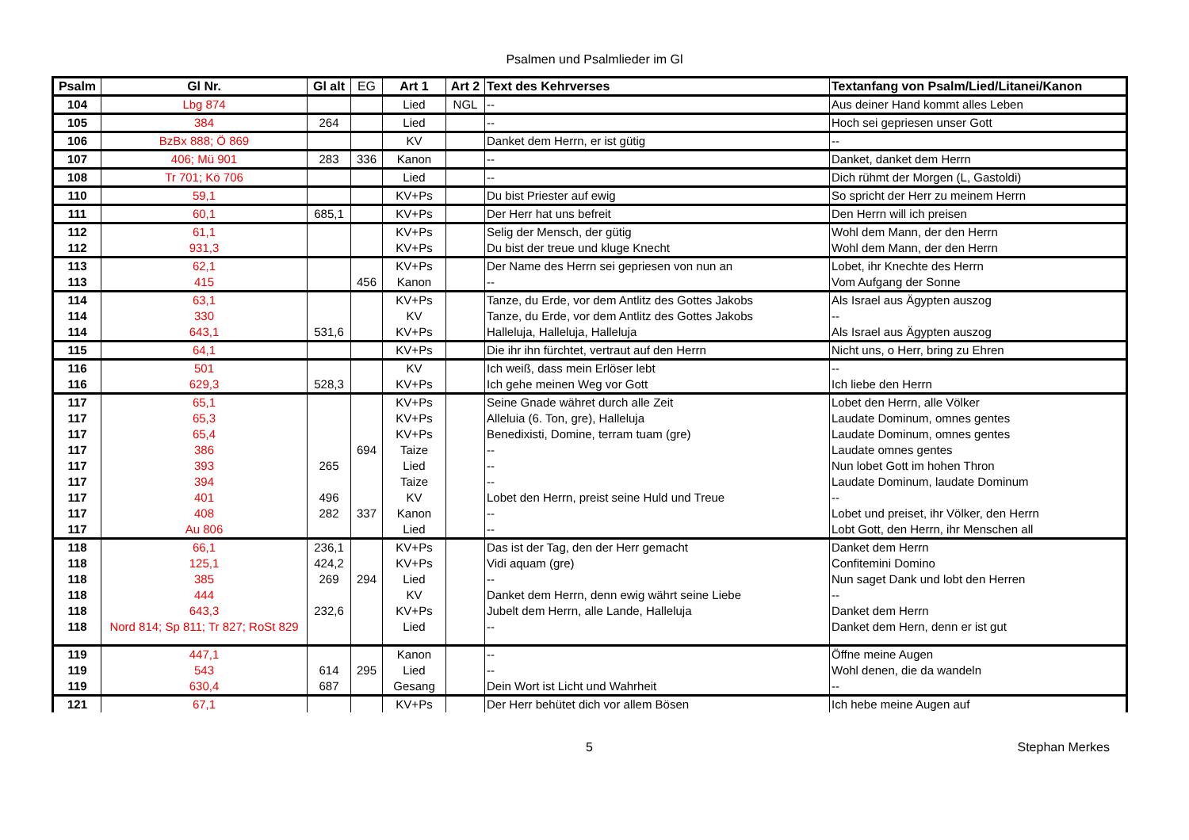Psalmen und Psalmlieder im Gl
| Psalm | Gl Nr. | Gl alt | EG | Art 1 | Art 2 | Text des Kehrverses | Textanfang von Psalm/Lied/Litanei/Kanon |
| --- | --- | --- | --- | --- | --- | --- | --- |
| 104 | Lbg 874 | | | Lied | NGL | -- | Aus deiner Hand kommt alles Leben |
| 105 | 384 | 264 | | Lied | | -- | Hoch sei gepriesen unser Gott |
| 106 | BzBx 888; Ö 869 | | | KV | | Danket dem Herrn, er ist gütig | -- |
| 107 | 406; Mü 901 | 283 | 336 | Kanon | | -- | Danket, danket dem Herrn |
| 108 | Tr 701; Kö 706 | | | Lied | | -- | Dich rühmt der Morgen (L, Gastoldi) |
| 110 | 59,1 | | | KV+Ps | | Du bist Priester auf ewig | So spricht der Herr zu meinem Herrn |
| 111 | 60,1 | 685,1 | | KV+Ps | | Der Herr hat uns befreit | Den Herrn will ich preisen |
| 112 | 61,1 | | | KV+Ps | | Selig der Mensch, der gütig | Wohl dem Mann, der den Herrn |
| 112 | 931,3 | | | KV+Ps | | Du bist der treue und kluge Knecht | Wohl dem Mann, der den Herrn |
| 113 | 62,1 | | | KV+Ps | | Der Name des Herrn sei gepriesen von nun an | Lobet, ihr Knechte des Herrn |
| 113 | 415 | | 456 | Kanon | | -- | Vom Aufgang der Sonne |
| 114 | 63,1 | | | KV+Ps | | Tanze, du Erde, vor dem Antlitz des Gottes Jakobs | Als Israel aus Ägypten auszog |
| 114 | 330 | | | KV | | Tanze, du Erde, vor dem Antlitz des Gottes Jakobs | -- |
| 114 | 643,1 | 531,6 | | KV+Ps | | Halleluja, Halleluja, Halleluja | Als Israel aus Ägypten auszog |
| 115 | 64,1 | | | KV+Ps | | Die ihr ihn fürchtet, vertraut auf den Herrn | Nicht uns, o Herr, bring zu Ehren |
| 116 | 501 | | | KV | | Ich weiß, dass mein Erlöser lebt | -- |
| 116 | 629,3 | 528,3 | | KV+Ps | | Ich gehe meinen Weg vor Gott | Ich liebe den Herrn |
| 117 | 65,1 | | | KV+Ps | | Seine Gnade währet durch alle Zeit | Lobet den Herrn, alle Völker |
| 117 | 65,3 | | | KV+Ps | | Alleluia (6. Ton, gre), Halleluja | Laudate Dominum, omnes gentes |
| 117 | 65,4 | | | KV+Ps | | Benedixisti, Domine, terram tuam (gre) | Laudate Dominum, omnes gentes |
| 117 | 386 | | 694 | Taize | | -- | Laudate omnes gentes |
| 117 | 393 | 265 | | Lied | | -- | Nun lobet Gott im hohen Thron |
| 117 | 394 | | | Taize | | -- | Laudate Dominum, laudate Dominum |
| 117 | 401 | 496 | | KV | | Lobet den Herrn, preist seine Huld und Treue | -- |
| 117 | 408 | 282 | 337 | Kanon | | -- | Lobet und preiset, ihr Völker, den Herrn |
| 117 | Au 806 | | | Lied | | -- | Lobt Gott, den Herrn, ihr Menschen all |
| 118 | 66,1 | 236,1 | | KV+Ps | | Das ist der Tag, den der Herr gemacht | Danket dem Herrn |
| 118 | 125,1 | 424,2 | | KV+Ps | | Vidi aquam (gre) | Confitemini Domino |
| 118 | 385 | 269 | 294 | Lied | | -- | Nun saget Dank und lobt den Herren |
| 118 | 444 | | | KV | | Danket dem Herrn, denn ewig währt seine Liebe | -- |
| 118 | 643,3 | 232,6 | | KV+Ps | | Jubelt dem Herrn, alle Lande, Halleluja | Danket dem Herrn |
| 118 | Nord 814; Sp 811; Tr 827; RoSt 829 | | | Lied | | -- | Danket dem Hern, denn er ist gut |
| 119 | 447,1 | | | Kanon | | -- | Öffne meine Augen |
| 119 | 543 | 614 | 295 | Lied | | -- | Wohl denen, die da wandeln |
| 119 | 630,4 | 687 | | Gesang | | Dein Wort ist Licht und Wahrheit | -- |
| 121 | 67,1 | | | KV+Ps | | Der Herr behütet dich vor allem Bösen | Ich hebe meine Augen auf |
5 Stephan Merkes